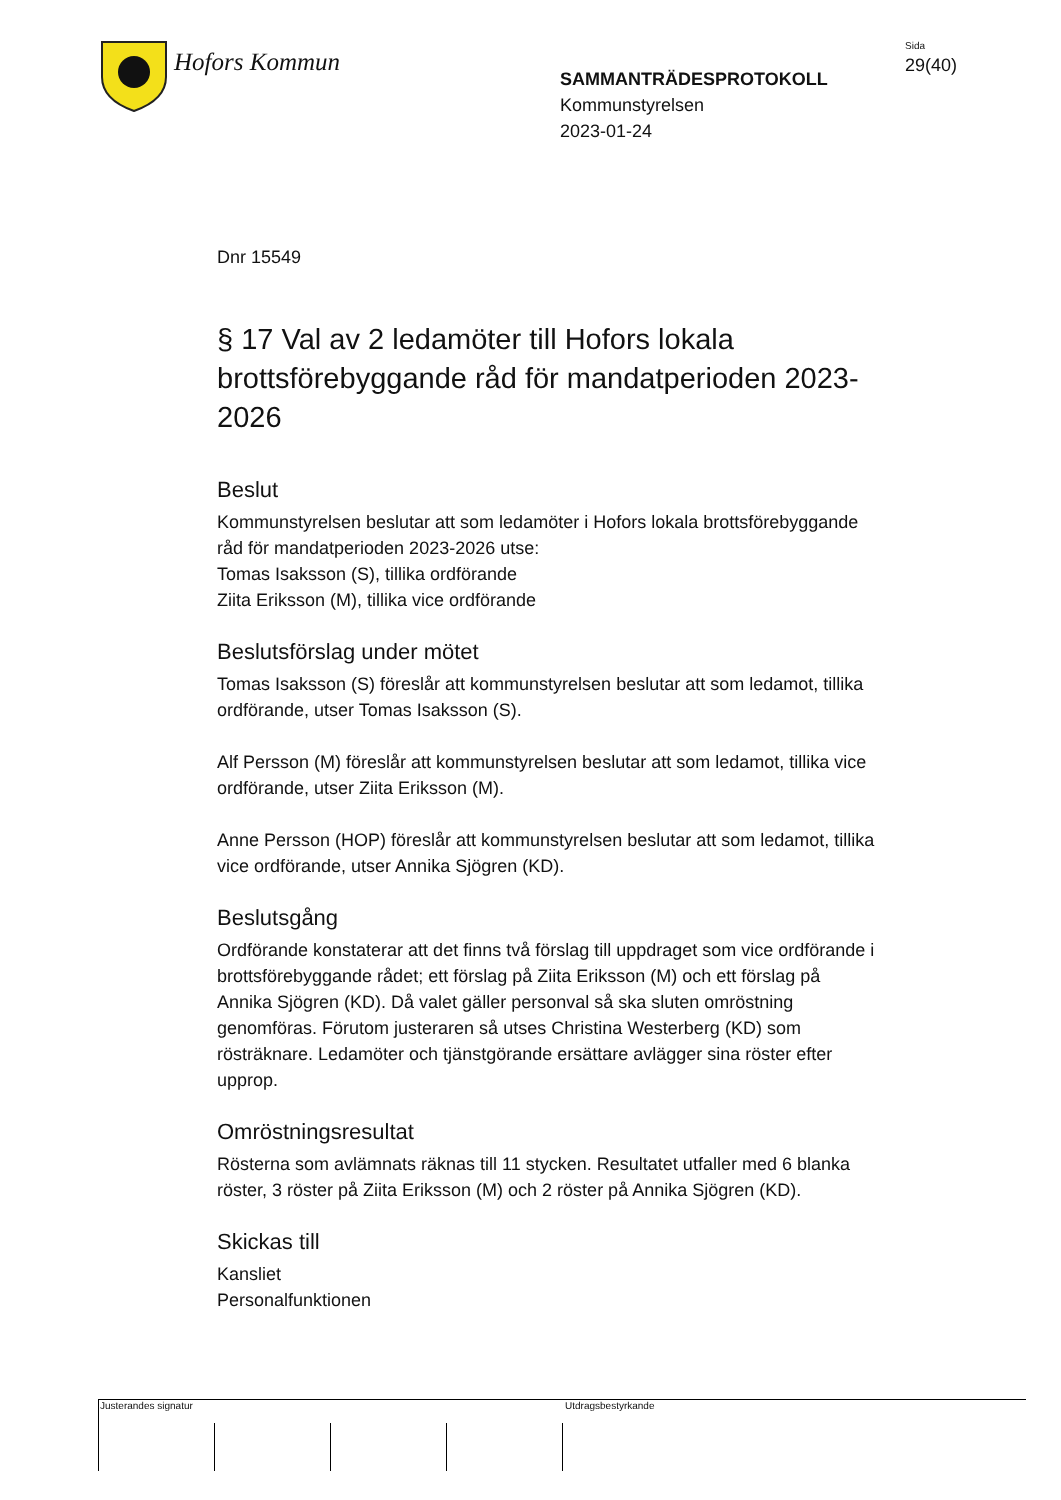Hofors Kommun
SAMMANTRÄDESPROTOKOLL
Kommunstyrelsen
2023-01-24
Sida
29(40)
Dnr 15549
§ 17 Val av 2 ledamöter till Hofors lokala brottsförebyggande råd för mandatperioden 2023-2026
Beslut
Kommunstyrelsen beslutar att som ledamöter i Hofors lokala brottsförebyggande råd för mandatperioden 2023-2026 utse:
Tomas Isaksson (S), tillika ordförande
Ziita Eriksson (M), tillika vice ordförande
Beslutsförslag under mötet
Tomas Isaksson (S) föreslår att kommunstyrelsen beslutar att som ledamot, tillika ordförande, utser Tomas Isaksson (S).
Alf Persson (M) föreslår att kommunstyrelsen beslutar att som ledamot, tillika vice ordförande, utser Ziita Eriksson (M).
Anne Persson (HOP) föreslår att kommunstyrelsen beslutar att som ledamot, tillika vice ordförande, utser Annika Sjögren (KD).
Beslutsgång
Ordförande konstaterar att det finns två förslag till uppdraget som vice ordförande i brottsförebyggande rådet; ett förslag på Ziita Eriksson (M) och ett förslag på Annika Sjögren (KD). Då valet gäller personval så ska sluten omröstning genomföras. Förutom justeraren så utses Christina Westerberg (KD) som rösträknare. Ledamöter och tjänstgörande ersättare avlägger sina röster efter upprop.
Omröstningsresultat
Rösterna som avlämnats räknas till 11 stycken. Resultatet utfaller med 6 blanka röster, 3 röster på Ziita Eriksson (M) och 2 röster på Annika Sjögren (KD).
Skickas till
Kansliet
Personalfunktionen
Justerandes signatur Utdragsbestyrkande